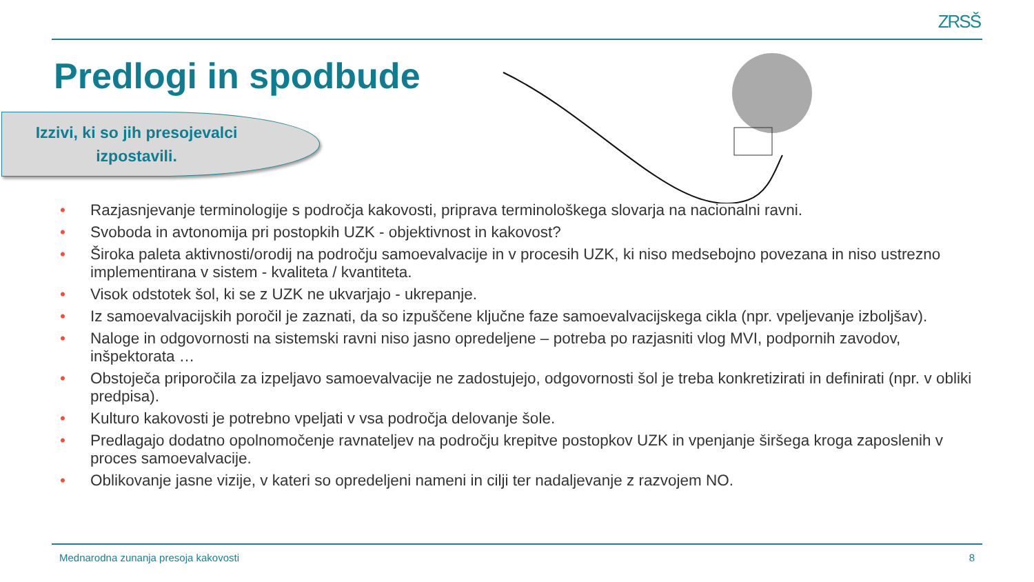ZRSŠ
Predlogi in spodbude
Izzivi, ki so jih presojevalci
izpostavili.
• Razjasnjevanje terminologije s področja kakovosti, priprava terminološkega slovarja na nacionalni ravni.
• Svoboda in avtonomija pri postopkih UZK - objektivnost in kakovost?
• Široka paleta aktivnosti/orodij na področju samoevalvacije in v procesih UZK, ki niso medsebojno povezana in niso ustrezno implementirana v sistem - kvaliteta / kvantiteta.
• Visok odstotek šol, ki se z UZK ne ukvarjajo - ukrepanje.
• Iz samoevalvacijskih poročil je zaznati, da so izpuščene ključne faze samoevalvacijskega cikla (npr. vpeljevanje izboljšav).
• Naloge in odgovornosti na sistemski ravni niso jasno opredeljene – potreba po razjasniti vlog MVI, podpornih zavodov, inšpektorata …
• Obstoječa priporočila za izpeljavo samoevalvacije ne zadostujejo, odgovornosti šol je treba konkretizirati in definirati (npr. v obliki predpisa).
• Kulturo kakovosti je potrebno vpeljati v vsa področja delovanje šole.
• Predlagajo dodatno opolnomočenje ravnateljev na področju krepitve postopkov UZK in vpenjanje širšega kroga zaposlenih v proces samoevalvacije.
• Oblikovanje jasne vizije, v kateri so opredeljeni nameni in cilji ter nadaljevanje z razvojem NO.
Mednarodna zunanja presoja kakovosti 8